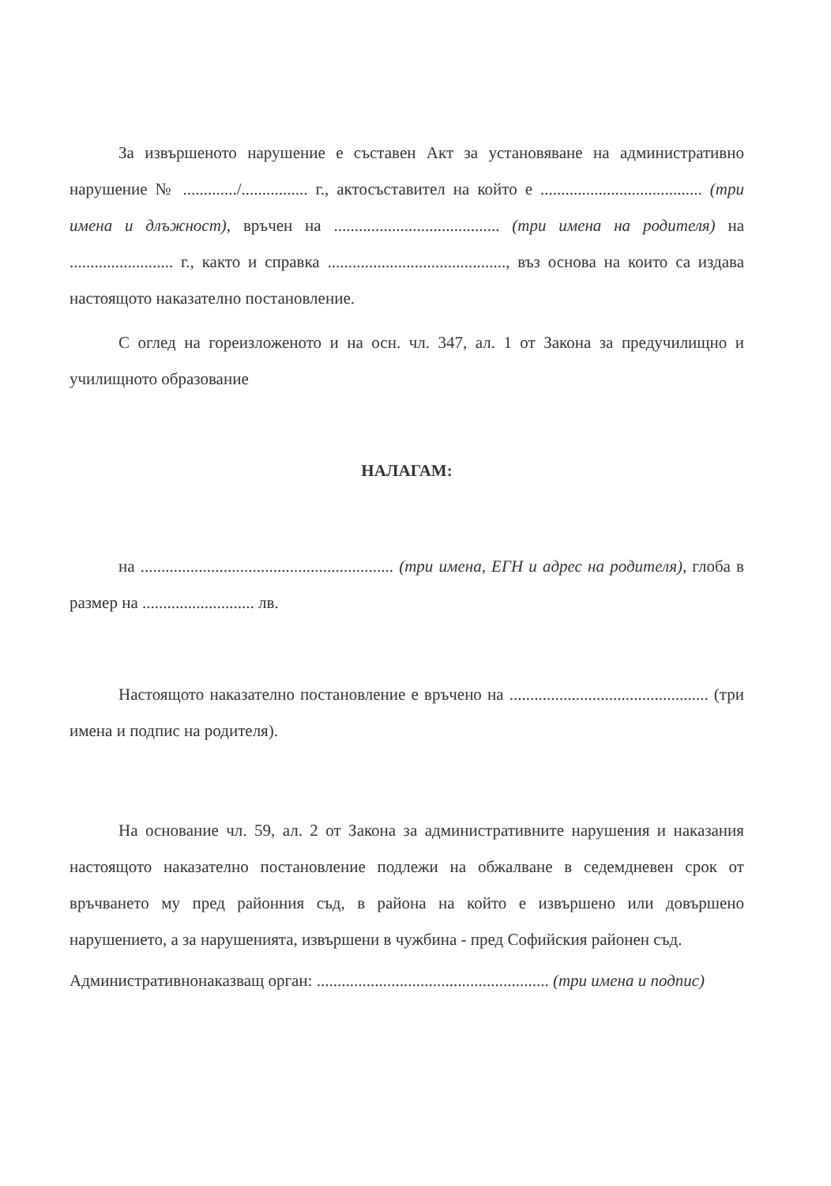За извършеното нарушение е съставен Акт за установяване на административно нарушение № ............./................ г., актосъставител на който е ....................................... (три имена и длъжност), връчен на ........................................ (три имена на родителя) на ......................... г., както и справка ..........................................., въз основа на които са издава настоящото наказателно постановление.
С оглед на гореизложеното и на осн. чл. 347, ал. 1 от Закона за предучилищно и училищното образование
НАЛАГАМ:
на ............................................................. (три имена, ЕГН и адрес на родителя), глоба в размер на ........................... лв.
Настоящото наказателно постановление е връчено на ................................................ (три имена и подпис на родителя).
На основание чл. 59, ал. 2 от Закона за административните нарушения и наказания настоящото наказателно постановление подлежи на обжалване в седемдневен срок от връчването му пред районния съд, в района на който е извършено или довършено нарушението, а за нарушенията, извършени в чужбина - пред Софийския районен съд.
Административнонаказващ орган: ........................................................ (три имена и подпис)